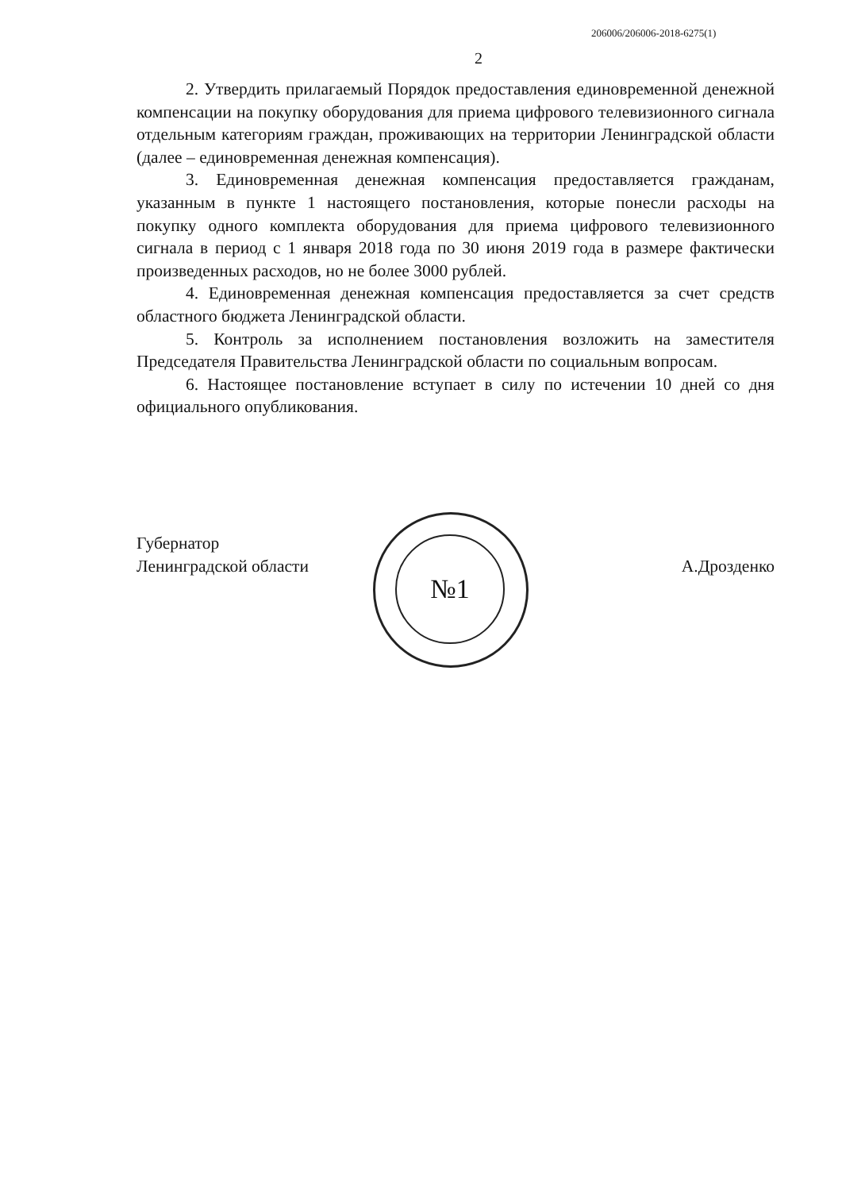206006/206006-2018-6275(1)
2
2. Утвердить прилагаемый Порядок предоставления единовременной денежной компенсации на покупку оборудования для приема цифрового телевизионного сигнала отдельным категориям граждан, проживающих на территории Ленинградской области (далее – единовременная денежная компенсация).
3. Единовременная денежная компенсация предоставляется гражданам, указанным в пункте 1 настоящего постановления, которые понесли расходы на покупку одного комплекта оборудования для приема цифрового телевизионного сигнала в период с 1 января 2018 года по 30 июня 2019 года в размере фактически произведенных расходов, но не более 3000 рублей.
4. Единовременная денежная компенсация предоставляется за счет средств областного бюджета Ленинградской области.
5. Контроль за исполнением постановления возложить на заместителя Председателя Правительства Ленинградской области по социальным вопросам.
6. Настоящее постановление вступает в силу по истечении 10 дней со дня официального опубликования.
№1
Губернатор
Ленинградской области
А.Дрозденко